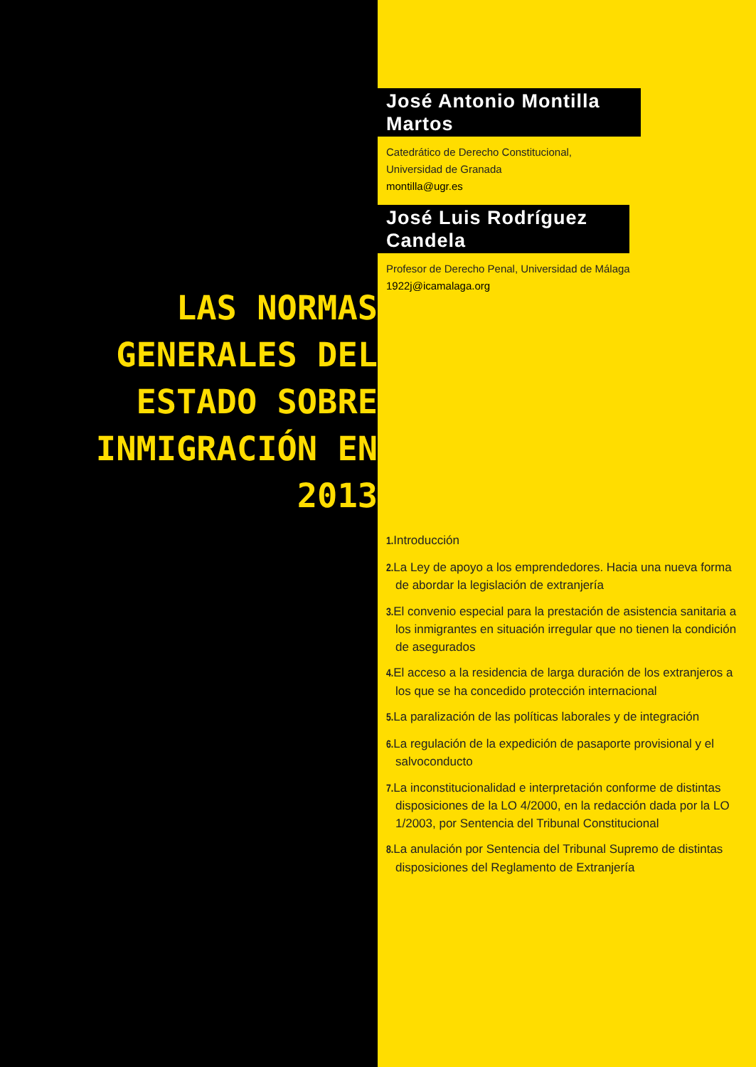LAS NORMAS
GENERALES DEL
ESTADO SOBRE
INMIGRACIÓN EN
2013
José Antonio Montilla Martos
Catedrático de Derecho Constitucional,
Universidad de Granada
montilla@ugr.es
José Luis Rodríguez Candela
Profesor de Derecho Penal, Universidad de Málaga
1922j@icamalaga.org
1. Introducción
2. La Ley de apoyo a los emprendedores. Hacia una nueva forma de abordar la legislación de extranjería
3. El convenio especial para la prestación de asistencia sanitaria a los inmigrantes en situación irregular que no tienen la condición de asegurados
4. El acceso a la residencia de larga duración de los extranjeros a los que se ha concedido protección internacional
5. La paralización de las políticas laborales y de integración
6. La regulación de la expedición de pasaporte provisional y el salvoconducto
7. La inconstitucionalidad e interpretación conforme de distintas disposiciones de la LO 4/2000, en la redacción dada por la LO 1/2003, por Sentencia del Tribunal Constitucional
8. La anulación por Sentencia del Tribunal Supremo de distintas disposiciones del Reglamento de Extranjería